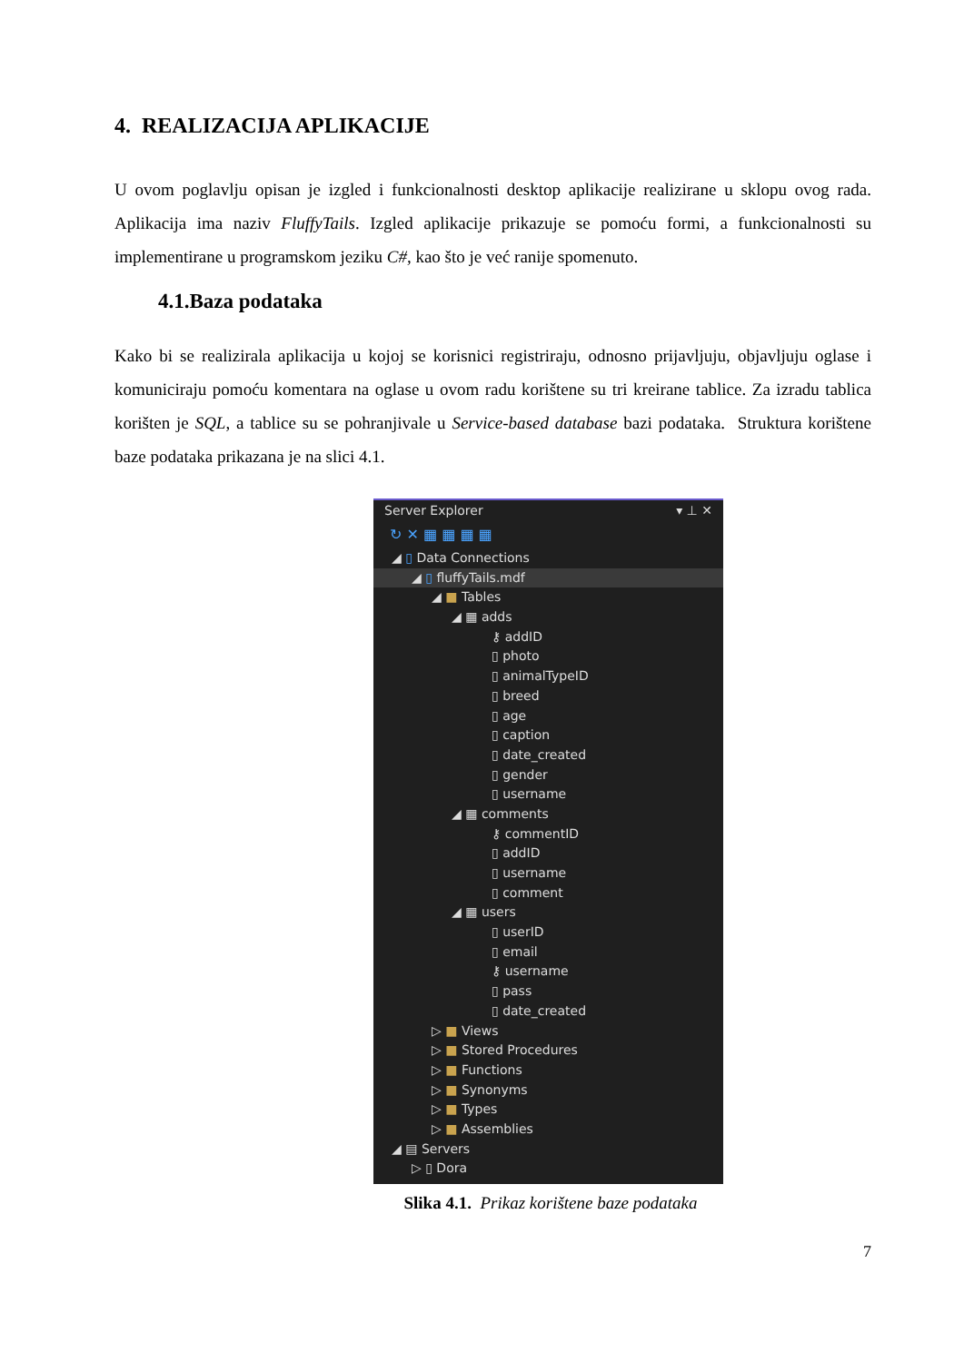4. REALIZACIJA APLIKACIJE
U ovom poglavlju opisan je izgled i funkcionalnosti desktop aplikacije realizirane u sklopu ovog rada. Aplikacija ima naziv FluffyTails. Izgled aplikacije prikazuje se pomoću formi, a funkcionalnosti su implementirane u programskom jeziku C#, kao što je već ranije spomenuto.
4.1.Baza podataka
Kako bi se realizirala aplikacija u kojoj se korisnici registriraju, odnosno prijavljuju, objavljuju oglase i komuniciraju pomoću komentara na oglase u ovom radu korištene su tri kreirane tablice. Za izradu tablica korišten je SQL, a tablice su se pohranjivale u Service-based database bazi podataka. Struktura korištene baze podataka prikazana je na slici 4.1.
Server Explorer ▾ ⊥ ✕
↻ ✕ ▦ ▦ ▦ ▦
◢ ▯ Data Connections
◢ ▯ fluffyTails.mdf
◢ ■ Tables
◢ ▦ adds
⚷ addID
▯ photo
▯ animalTypeID
▯ breed
▯ age
▯ caption
▯ date_created
▯ gender
▯ username
◢ ▦ comments
⚷ commentID
▯ addID
▯ username
▯ comment
◢ ▦ users
▯ userID
▯ email
⚷ username
▯ pass
▯ date_created
▷ ■ Views
▷ ■ Stored Procedures
▷ ■ Functions
▷ ■ Synonyms
▷ ■ Types
▷ ■ Assemblies
◢ ▤ Servers
▷ ▯ Dora
Slika 4.1. Prikaz korištene baze podataka
7